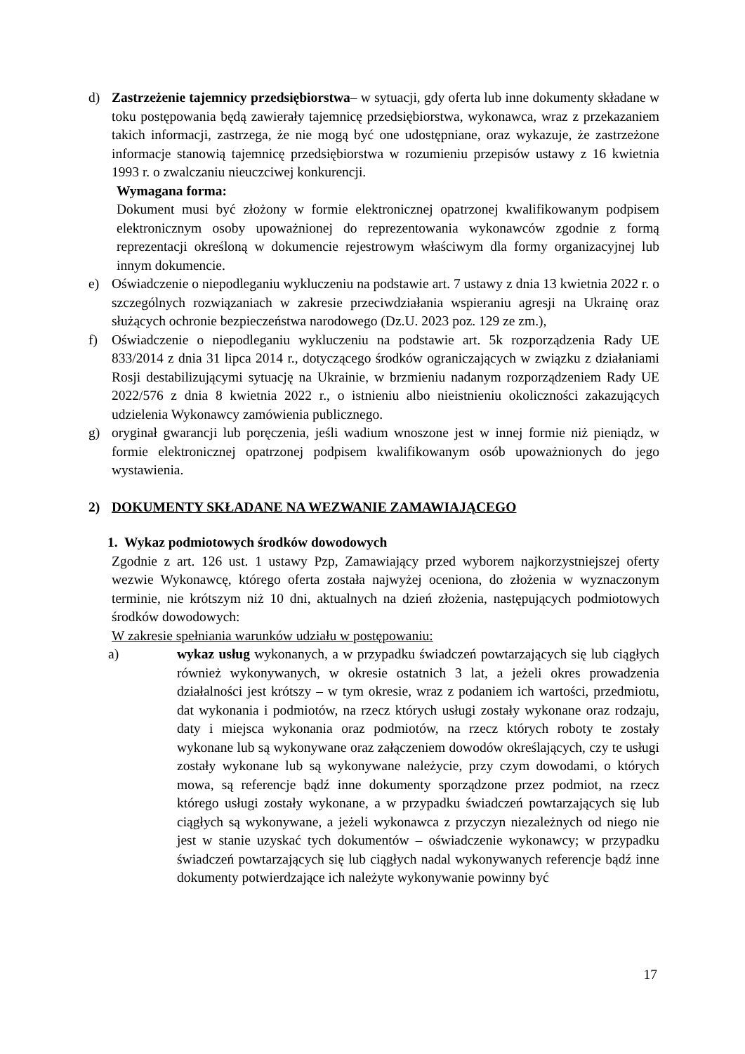d) Zastrzeżenie tajemnicy przedsiębiorstwa– w sytuacji, gdy oferta lub inne dokumenty składane w toku postępowania będą zawierały tajemnicę przedsiębiorstwa, wykonawca, wraz z przekazaniem takich informacji, zastrzega, że nie mogą być one udostępniane, oraz wykazuje, że zastrzeżone informacje stanowią tajemnicę przedsiębiorstwa w rozumieniu przepisów ustawy z 16 kwietnia 1993 r. o zwalczaniu nieuczciwej konkurencji.
Wymagana forma:
Dokument musi być złożony w formie elektronicznej opatrzonej kwalifikowanym podpisem elektronicznym osoby upoważnionej do reprezentowania wykonawców zgodnie z formą reprezentacji określoną w dokumencie rejestrowym właściwym dla formy organizacyjnej lub innym dokumencie.
e) Oświadczenie o niepodleganiu wykluczeniu na podstawie art. 7 ustawy z dnia 13 kwietnia 2022 r. o szczególnych rozwiązaniach w zakresie przeciwdziałania wspieraniu agresji na Ukrainę oraz służących ochronie bezpieczeństwa narodowego (Dz.U. 2023 poz. 129 ze zm.),
f) Oświadczenie o niepodleganiu wykluczeniu na podstawie art. 5k rozporządzenia Rady UE 833/2014 z dnia 31 lipca 2014 r., dotyczącego środków ograniczających w związku z działaniami Rosji destabilizującymi sytuację na Ukrainie, w brzmieniu nadanym rozporządzeniem Rady UE 2022/576 z dnia 8 kwietnia 2022 r., o istnieniu albo nieistnieniu okoliczności zakazujących udzielenia Wykonawcy zamówienia publicznego.
g) oryginał gwarancji lub poręczenia, jeśli wadium wnoszone jest w innej formie niż pieniądz, w formie elektronicznej opatrzonej podpisem kwalifikowanym osób upoważnionych do jego wystawienia.
2) DOKUMENTY SKŁADANE NA WEZWANIE ZAMAWIAJĄCEGO
1. Wykaz podmiotowych środków dowodowych
Zgodnie z art. 126 ust. 1 ustawy Pzp, Zamawiający przed wyborem najkorzystniejszej oferty wezwie Wykonawcę, którego oferta została najwyżej oceniona, do złożenia w wyznaczonym terminie, nie krótszym niż 10 dni, aktualnych na dzień złożenia, następujących podmiotowych środków dowodowych:
W zakresie spełniania warunków udziału w postępowaniu:
a) wykaz usług wykonanych, a w przypadku świadczeń powtarzających się lub ciągłych również wykonywanych, w okresie ostatnich 3 lat, a jeżeli okres prowadzenia działalności jest krótszy – w tym okresie, wraz z podaniem ich wartości, przedmiotu, dat wykonania i podmiotów, na rzecz których usługi zostały wykonane oraz rodzaju, daty i miejsca wykonania oraz podmiotów, na rzecz których roboty te zostały wykonane lub są wykonywane oraz załączeniem dowodów określających, czy te usługi zostały wykonane lub są wykonywane należycie, przy czym dowodami, o których mowa, są referencje bądź inne dokumenty sporządzone przez podmiot, na rzecz którego usługi zostały wykonane, a w przypadku świadczeń powtarzających się lub ciągłych są wykonywane, a jeżeli wykonawca z przyczyn niezależnych od niego nie jest w stanie uzyskać tych dokumentów – oświadczenie wykonawcy; w przypadku świadczeń powtarzających się lub ciągłych nadal wykonywanych referencje bądź inne dokumenty potwierdzające ich należyte wykonywanie powinny być
17